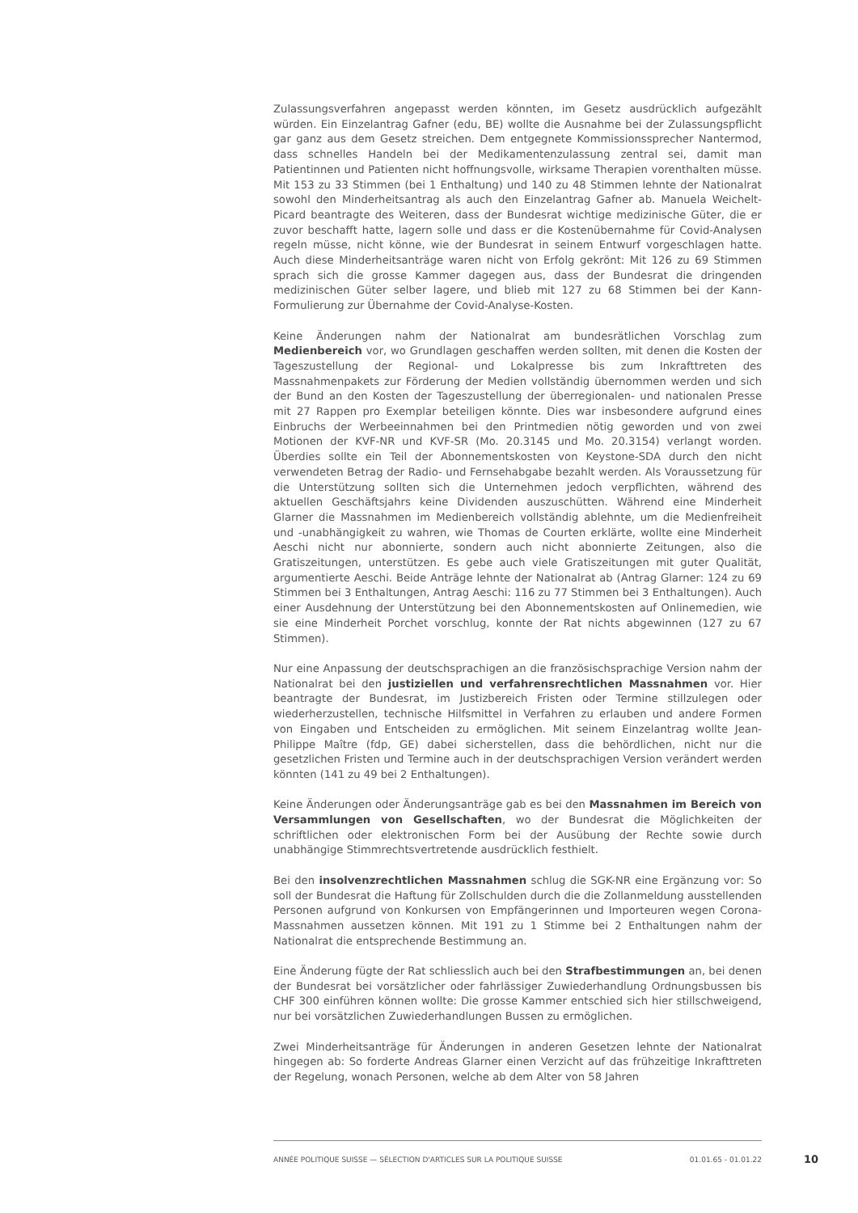Zulassungsverfahren angepasst werden könnten, im Gesetz ausdrücklich aufgezählt würden. Ein Einzelantrag Gafner (edu, BE) wollte die Ausnahme bei der Zulassungspflicht gar ganz aus dem Gesetz streichen. Dem entgegnete Kommissionssprecher Nantermod, dass schnelles Handeln bei der Medikamentenzulassung zentral sei, damit man Patientinnen und Patienten nicht hoffnungsvolle, wirksame Therapien vorenthalten müsse. Mit 153 zu 33 Stimmen (bei 1 Enthaltung) und 140 zu 48 Stimmen lehnte der Nationalrat sowohl den Minderheitsantrag als auch den Einzelantrag Gafner ab. Manuela Weichelt-Picard beantragte des Weiteren, dass der Bundesrat wichtige medizinische Güter, die er zuvor beschafft hatte, lagern solle und dass er die Kostenübernahme für Covid-Analysen regeln müsse, nicht könne, wie der Bundesrat in seinem Entwurf vorgeschlagen hatte. Auch diese Minderheitsanträge waren nicht von Erfolg gekrönt: Mit 126 zu 69 Stimmen sprach sich die grosse Kammer dagegen aus, dass der Bundesrat die dringenden medizinischen Güter selber lagere, und blieb mit 127 zu 68 Stimmen bei der Kann-Formulierung zur Übernahme der Covid-Analyse-Kosten.
Keine Änderungen nahm der Nationalrat am bundesrätlichen Vorschlag zum Medienbereich vor, wo Grundlagen geschaffen werden sollten, mit denen die Kosten der Tageszustellung der Regional- und Lokalpresse bis zum Inkrafttreten des Massnahmenpakets zur Förderung der Medien vollständig übernommen werden und sich der Bund an den Kosten der Tageszustellung der überregionalen- und nationalen Presse mit 27 Rappen pro Exemplar beteiligen könnte. Dies war insbesondere aufgrund eines Einbruchs der Werbeeinnahmen bei den Printmedien nötig geworden und von zwei Motionen der KVF-NR und KVF-SR (Mo. 20.3145 und Mo. 20.3154) verlangt worden. Überdies sollte ein Teil der Abonnementskosten von Keystone-SDA durch den nicht verwendeten Betrag der Radio- und Fernsehabgabe bezahlt werden. Als Voraussetzung für die Unterstützung sollten sich die Unternehmen jedoch verpflichten, während des aktuellen Geschäftsjahrs keine Dividenden auszuschütten. Während eine Minderheit Glarner die Massnahmen im Medienbereich vollständig ablehnte, um die Medienfreiheit und -unabhängigkeit zu wahren, wie Thomas de Courten erklärte, wollte eine Minderheit Aeschi nicht nur abonnierte, sondern auch nicht abonnierte Zeitungen, also die Gratiszeitungen, unterstützen. Es gebe auch viele Gratiszeitungen mit guter Qualität, argumentierte Aeschi. Beide Anträge lehnte der Nationalrat ab (Antrag Glarner: 124 zu 69 Stimmen bei 3 Enthaltungen, Antrag Aeschi: 116 zu 77 Stimmen bei 3 Enthaltungen). Auch einer Ausdehnung der Unterstützung bei den Abonnementskosten auf Onlinemedien, wie sie eine Minderheit Porchet vorschlug, konnte der Rat nichts abgewinnen (127 zu 67 Stimmen).
Nur eine Anpassung der deutschsprachigen an die französischsprachige Version nahm der Nationalrat bei den justiziellen und verfahrensrechtlichen Massnahmen vor. Hier beantragte der Bundesrat, im Justizbereich Fristen oder Termine stillzulegen oder wiederherzustellen, technische Hilfsmittel in Verfahren zu erlauben und andere Formen von Eingaben und Entscheiden zu ermöglichen. Mit seinem Einzelantrag wollte Jean-Philippe Maître (fdp, GE) dabei sicherstellen, dass die behördlichen, nicht nur die gesetzlichen Fristen und Termine auch in der deutschsprachigen Version verändert werden könnten (141 zu 49 bei 2 Enthaltungen).
Keine Änderungen oder Änderungsanträge gab es bei den Massnahmen im Bereich von Versammlungen von Gesellschaften, wo der Bundesrat die Möglichkeiten der schriftlichen oder elektronischen Form bei der Ausübung der Rechte sowie durch unabhängige Stimmrechtsvertretende ausdrücklich festhielt.
Bei den insolvenzrechtlichen Massnahmen schlug die SGK-NR eine Ergänzung vor: So soll der Bundesrat die Haftung für Zollschulden durch die die Zollanmeldung ausstellenden Personen aufgrund von Konkursen von Empfängerinnen und Importeuren wegen Corona-Massnahmen aussetzen können. Mit 191 zu 1 Stimme bei 2 Enthaltungen nahm der Nationalrat die entsprechende Bestimmung an.
Eine Änderung fügte der Rat schliesslich auch bei den Strafbestimmungen an, bei denen der Bundesrat bei vorsätzlicher oder fahrlässiger Zuwiederhandlung Ordnungsbussen bis CHF 300 einführen können wollte: Die grosse Kammer entschied sich hier stillschweigend, nur bei vorsätzlichen Zuwiederhandlungen Bussen zu ermöglichen.
Zwei Minderheitsanträge für Änderungen in anderen Gesetzen lehnte der Nationalrat hingegen ab: So forderte Andreas Glarner einen Verzicht auf das frühzeitige Inkrafttreten der Regelung, wonach Personen, welche ab dem Alter von 58 Jahren
ANNÉE POLITIQUE SUISSE — SÉLECTION D'ARTICLES SUR LA POLITIQUE SUISSE 01.01.65 - 01.01.22
10